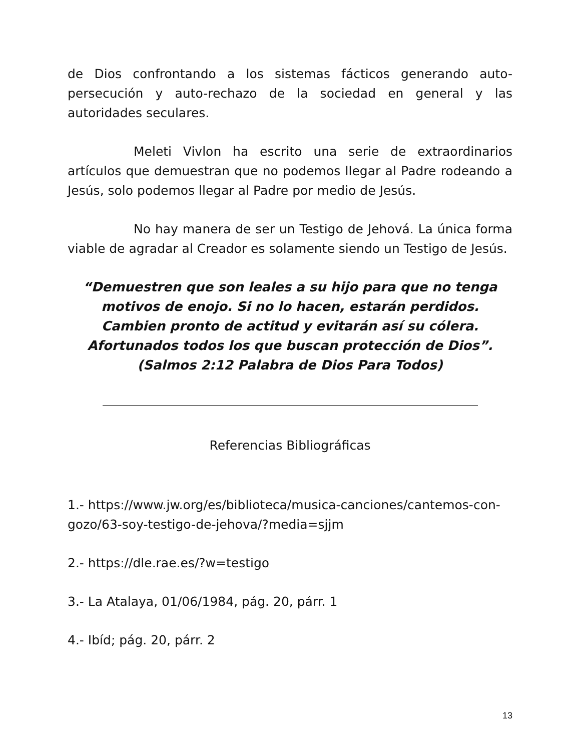de Dios confrontando a los sistemas fácticos generando auto-persecución y auto-rechazo de la sociedad en general y las autoridades seculares.
Meleti Vivlon ha escrito una serie de extraordinarios artículos que demuestran que no podemos llegar al Padre rodeando a Jesús, solo podemos llegar al Padre por medio de Jesús.
No hay manera de ser un Testigo de Jehová. La única forma viable de agradar al Creador es solamente siendo un Testigo de Jesús.
“Demuestren que son leales a su hijo para que no tenga motivos de enojo. Si no lo hacen, estarán perdidos.
Cambien pronto de actitud y evitarán así su cólera.
Afortunados todos los que buscan protección de Dios”.
(Salmos 2:12 Palabra de Dios Para Todos)
Referencias Bibliográficas
1.- https://www.jw.org/es/biblioteca/musica-canciones/cantemos-con-gozo/63-soy-testigo-de-jehova/?media=sjjm
2.- https://dle.rae.es/?w=testigo
3.- La Atalaya, 01/06/1984, pág. 20, párr. 1
4.- Ibíd; pág. 20, párr. 2
13